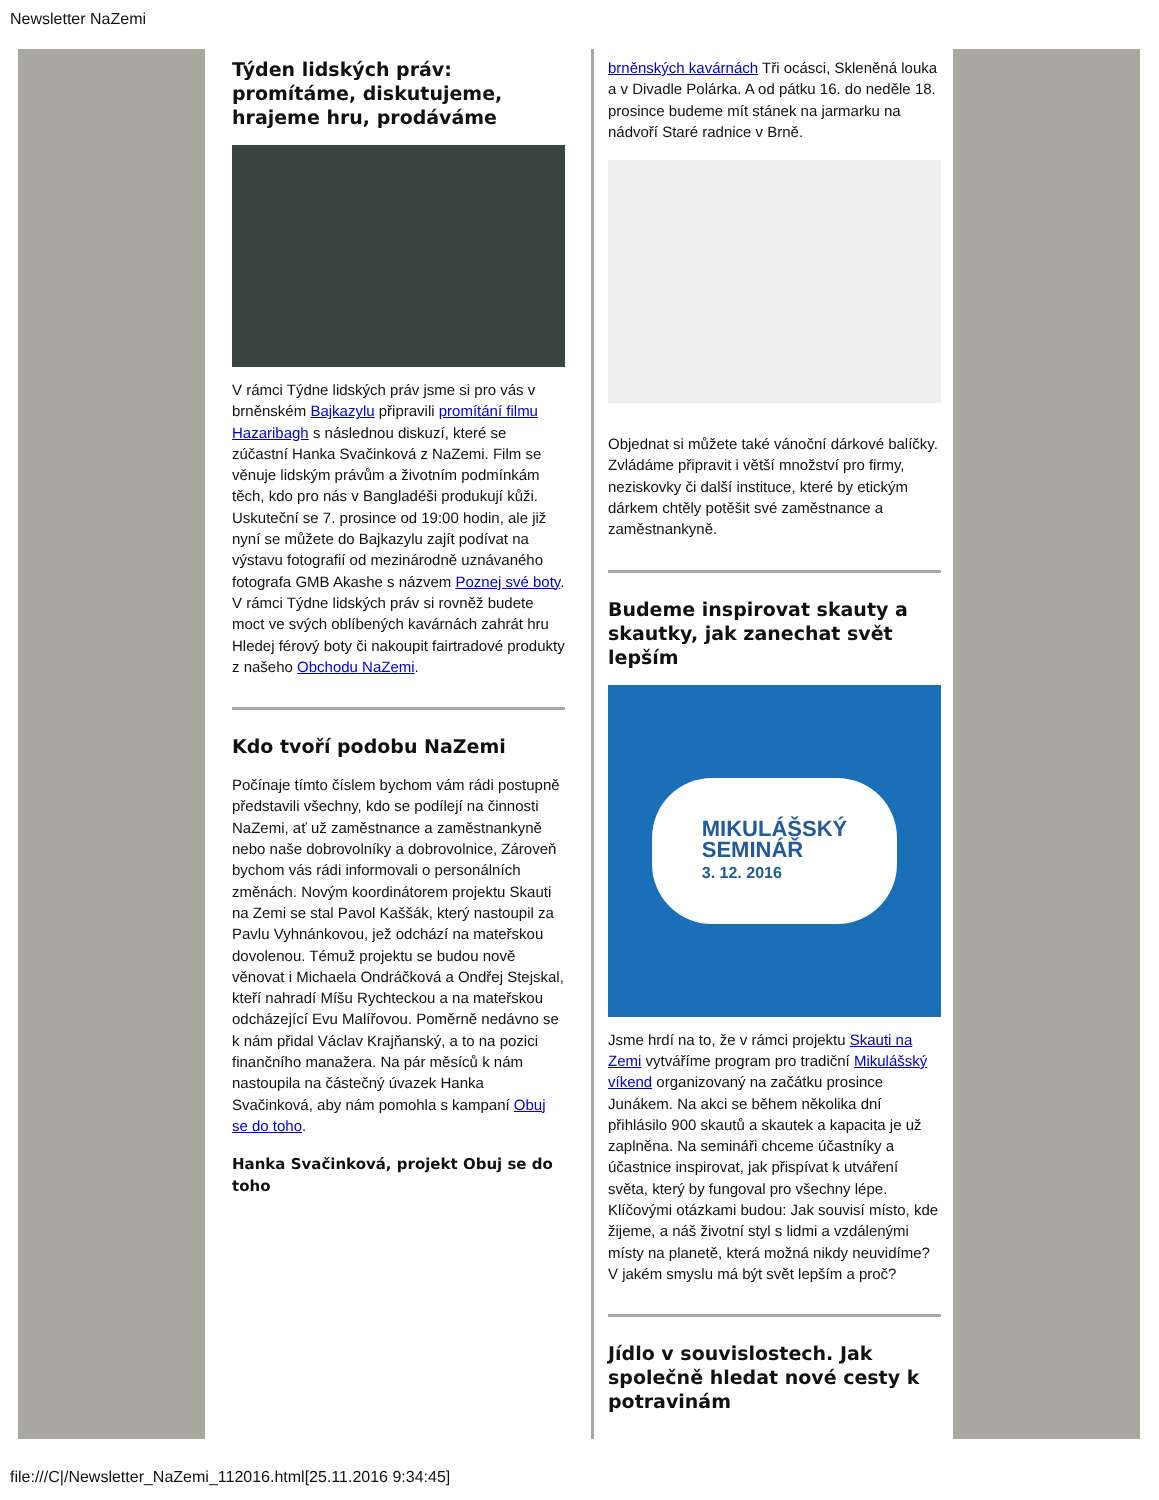Newsletter NaZemi
Týden lidských práv: promítáme, diskutujeme, hrajeme hru, prodáváme
V rámci Týdne lidských práv jsme si pro vás v brněnském Bajkazylu připravili promítání filmu Hazaribagh s následnou diskuzí, které se zúčastní Hanka Svačinková z NaZemi. Film se věnuje lidským právům a životním podmínkám těch, kdo pro nás v Bangladéši produkují kůži. Uskuteční se 7. prosince od 19:00 hodin, ale již nyní se můžete do Bajkazylu zajít podívat na výstavu fotografií od mezinárodně uznávaného fotografa GMB Akashe s názvem Poznej své boty. V rámci Týdne lidských práv si rovněž budete moct ve svých oblíbených kavárnách zahrát hru Hledej férový boty či nakoupit fairtradové produkty z našeho Obchodu NaZemi.
Kdo tvoří podobu NaZemi
Počínaje tímto číslem bychom vám rádi postupně představili všechny, kdo se podílejí na činnosti NaZemi, ať už zaměstnance a zaměstnankyně nebo naše dobrovolníky a dobrovolnice, Zároveň bychom vás rádi informovali o personálních změnách. Novým koordinátorem projektu Skauti na Zemi se stal Pavol Kaššák, který nastoupil za Pavlu Vyhnánkovou, jež odchází na mateřskou dovolenou. Témuž projektu se budou nově věnovat i Michaela Ondráčková a Ondřej Stejskal, kteří nahradí Míšu Rychteckou a na mateřskou odcházející Evu Malířovou. Poměrně nedávno se k nám přidal Václav Krajňanský, a to na pozici finančního manažera. Na pár měsíců k nám nastoupila na částečný úvazek Hanka Svačinková, aby nám pomohla s kampaní Obuj se do toho.
Hanka Svačinková, projekt Obuj se do toho
brněnských kavárnách Tři ocásci, Skleněná louka a v Divadle Polárka. A od pátku 16. do neděle 18. prosince budeme mít stánek na jarmarku na nádvoří Staré radnice v Brně.
Objednat si můžete také vánoční dárkové balíčky. Zvládáme připravit i větší množství pro firmy, neziskovky či další instituce, které by etickým dárkem chtěly potěšit své zaměstnance a zaměstnankyně.
Budeme inspirovat skauty a skautky, jak zanechat svět lepším
MIKULÁŠSKÝ
SEMINÁŘ
3. 12. 2016
Jsme hrdí na to, že v rámci projektu Skauti na Zemi vytváříme program pro tradiční Mikulášský víkend organizovaný na začátku prosince Junákem. Na akci se během několika dní přihlásilo 900 skautů a skautek a kapacita je už zaplněna. Na semináři chceme účastníky a účastnice inspirovat, jak přispívat k utváření světa, který by fungoval pro všechny lépe. Klíčovými otázkami budou: Jak souvisí místo, kde žijeme, a náš životní styl s lidmi a vzdálenými místy na planetě, která možná nikdy neuvidíme? V jakém smyslu má být svět lepším a proč?
Jídlo v souvislostech. Jak společně hledat nové cesty k potravinám
file:///C|/Newsletter_NaZemi_112016.html[25.11.2016 9:34:45]